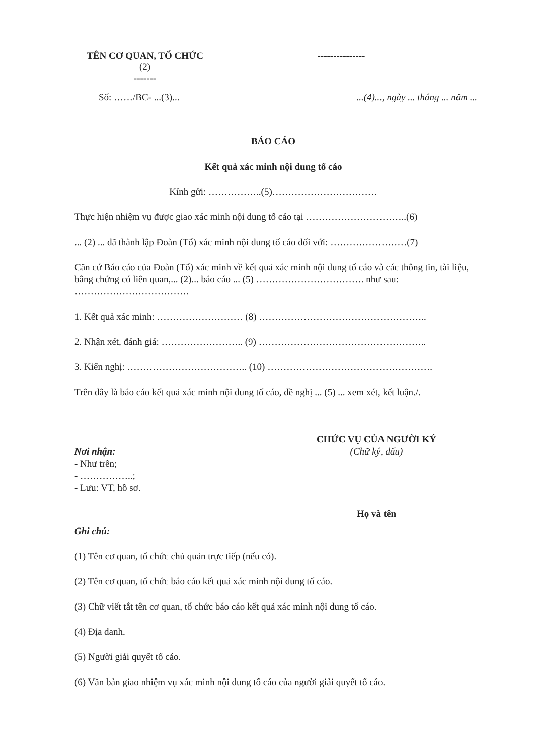TÊN CƠ QUAN, TỔ CHỨC
(2)
-------
---------------
Số: ……/BC- ...(3)... ...(4)..., ngày ... tháng ... năm ...
BÁO CÁO
Kết quả xác minh nội dung tố cáo
Kính gửi: ……………..(5)……………………………
Thực hiện nhiệm vụ được giao xác minh nội dung tố cáo tại …………………………..(6)
... (2) ... đã thành lập Đoàn (Tổ) xác minh nội dung tố cáo đối với: ……………………(7)
Căn cứ Báo cáo của Đoàn (Tổ) xác minh về kết quả xác minh nội dung tố cáo và các thông tin, tài liệu, bằng chứng có liên quan,... (2)... báo cáo ... (5) ……………………………. như sau: ………………………………
1. Kết quả xác minh: ……………………… (8) ……………………………………………..
2. Nhận xét, đánh giá: …………………….. (9) ……………………………………………..
3. Kiến nghị: ……………………………….. (10) …………………………………………….
Trên đây là báo cáo kết quả xác minh nội dung tố cáo, đề nghị ... (5) ... xem xét, kết luận./.
Nơi nhận:
- Như trên;
- ……………..;
- Lưu: VT, hồ sơ.
CHỨC VỤ CỦA NGƯỜI KÝ
(Chữ ký, dấu)
Họ và tên
Ghi chú:
(1) Tên cơ quan, tổ chức chủ quản trực tiếp (nếu có).
(2) Tên cơ quan, tổ chức báo cáo kết quả xác minh nội dung tố cáo.
(3) Chữ viết tắt tên cơ quan, tổ chức báo cáo kết quả xác minh nội dung tố cáo.
(4) Địa danh.
(5) Người giải quyết tố cáo.
(6) Văn bản giao nhiệm vụ xác minh nội dung tố cáo của người giải quyết tố cáo.